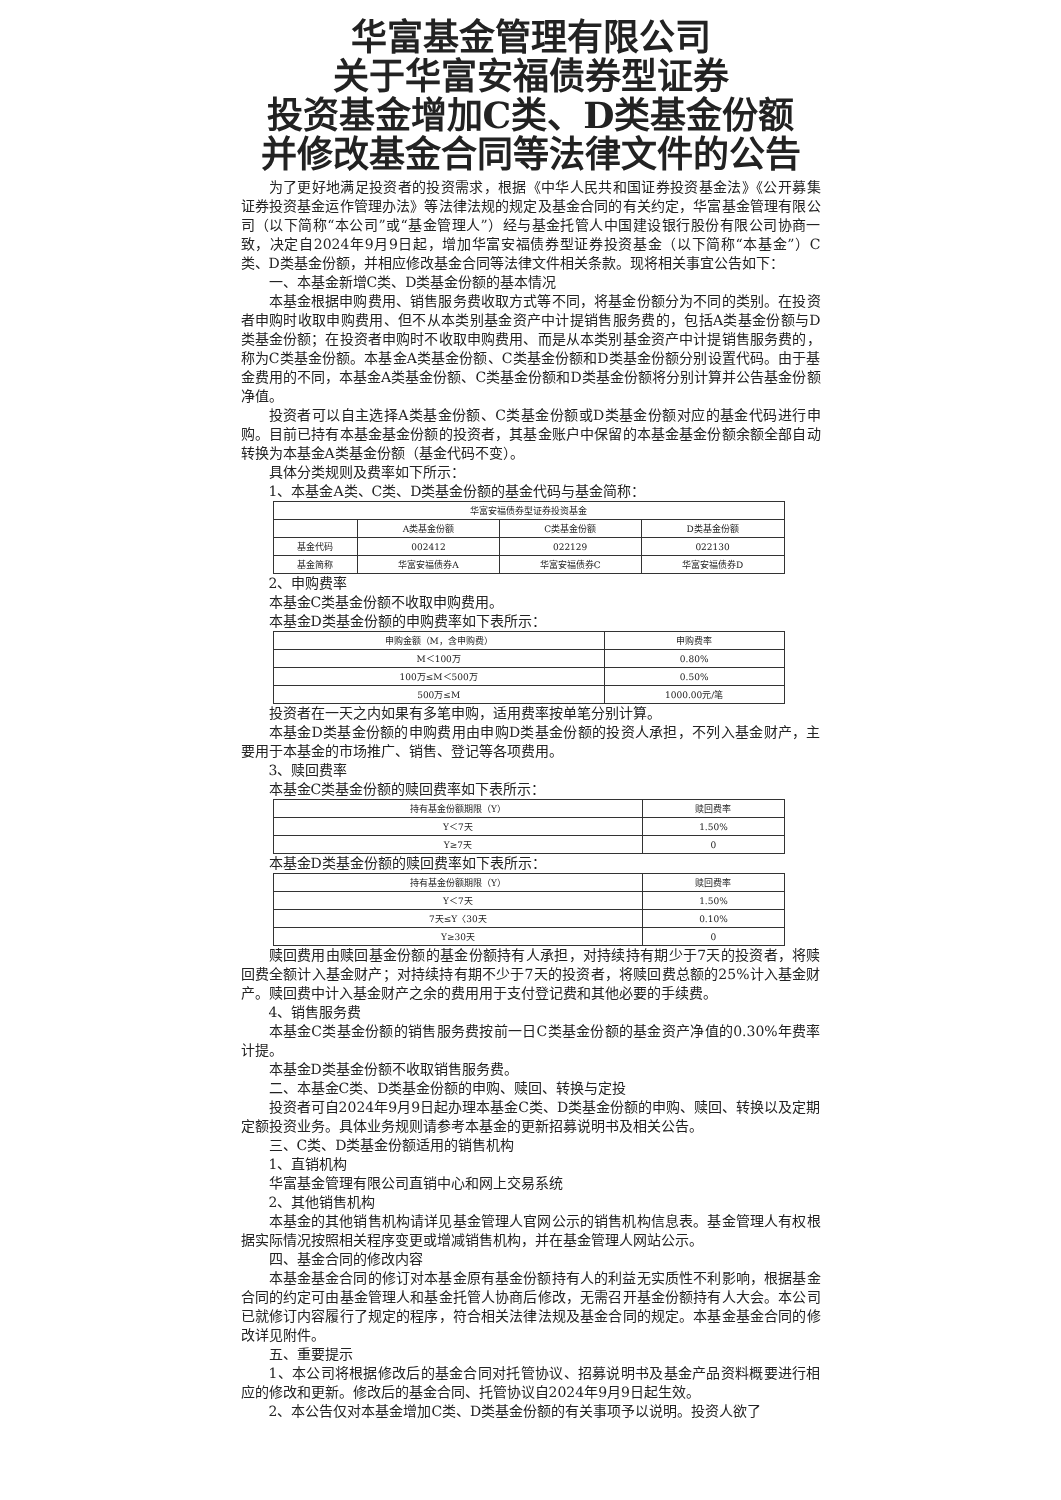华富基金管理有限公司
关于华富安福债券型证券
投资基金增加C类、D类基金份额
并修改基金合同等法律文件的公告
为了更好地满足投资者的投资需求，根据《中华人民共和国证券投资基金法》《公开募集证券投资基金运作管理办法》等法律法规的规定及基金合同的有关约定，华富基金管理有限公司（以下简称“本公司”或“基金管理人”）经与基金托管人中国建设银行股份有限公司协商一致，决定自2024年9月9日起，增加华富安福债券型证券投资基金（以下简称“本基金”）C类、D类基金份额，并相应修改基金合同等法律文件相关条款。现将相关事宜公告如下：
一、本基金新增C类、D类基金份额的基本情况
本基金根据申购费用、销售服务费收取方式等不同，将基金份额分为不同的类别。在投资者申购时收取申购费用、但不从本类别基金资产中计提销售服务费的，包括A类基金份额与D类基金份额；在投资者申购时不收取申购费用、而是从本类别基金资产中计提销售服务费的，称为C类基金份额。本基金A类基金份额、C类基金份额和D类基金份额分别设置代码。由于基金费用的不同，本基金A类基金份额、C类基金份额和D类基金份额将分别计算并公告基金份额净值。
投资者可以自主选择A类基金份额、C类基金份额或D类基金份额对应的基金代码进行申购。目前已持有本基金基金份额的投资者，其基金账户中保留的本基金基金份额余额全部自动转换为本基金A类基金份额（基金代码不变）。
具体分类规则及费率如下所示：
1、本基金A类、C类、D类基金份额的基金代码与基金简称：
| 华富安福债券型证券投资基金 | | | |
| --- | --- | --- | --- |
| | A类基金份额 | C类基金份额 | D类基金份额 |
| 基金代码 | 002412 | 022129 | 022130 |
| 基金简称 | 华富安福债券A | 华富安福债券C | 华富安福债券D |
2、申购费率
本基金C类基金份额不收取申购费用。
本基金D类基金份额的申购费率如下表所示：
| 申购金额（M，含申购费） | 申购费率 |
| --- | --- |
| M＜100万 | 0.80% |
| 100万≤M＜500万 | 0.50% |
| 500万≤M | 1000.00元/笔 |
投资者在一天之内如果有多笔申购，适用费率按单笔分别计算。
本基金D类基金份额的申购费用由申购D类基金份额的投资人承担，不列入基金财产，主要用于本基金的市场推广、销售、登记等各项费用。
3、赎回费率
本基金C类基金份额的赎回费率如下表所示：
| 持有基金份额期限（Y） | 赎回费率 |
| --- | --- |
| Y＜7天 | 1.50% |
| Y≥7天 | 0 |
本基金D类基金份额的赎回费率如下表所示：
| 持有基金份额期限（Y） | 赎回费率 |
| --- | --- |
| Y＜7天 | 1.50% |
| 7天≤Y〈30天 | 0.10% |
| Y≥30天 | 0 |
赎回费用由赎回基金份额的基金份额持有人承担，对持续持有期少于7天的投资者，将赎回费全额计入基金财产；对持续持有期不少于7天的投资者，将赎回费总额的25%计入基金财产。赎回费中计入基金财产之余的费用用于支付登记费和其他必要的手续费。
4、销售服务费
本基金C类基金份额的销售服务费按前一日C类基金份额的基金资产净值的0.30%年费率计提。
本基金D类基金份额不收取销售服务费。
二、本基金C类、D类基金份额的申购、赎回、转换与定投
投资者可自2024年9月9日起办理本基金C类、D类基金份额的申购、赎回、转换以及定期定额投资业务。具体业务规则请参考本基金的更新招募说明书及相关公告。
三、C类、D类基金份额适用的销售机构
1、直销机构
华富基金管理有限公司直销中心和网上交易系统
2、其他销售机构
本基金的其他销售机构请详见基金管理人官网公示的销售机构信息表。基金管理人有权根据实际情况按照相关程序变更或增减销售机构，并在基金管理人网站公示。
四、基金合同的修改内容
本基金基金合同的修订对本基金原有基金份额持有人的利益无实质性不利影响，根据基金合同的约定可由基金管理人和基金托管人协商后修改，无需召开基金份额持有人大会。本公司已就修订内容履行了规定的程序，符合相关法律法规及基金合同的规定。本基金基金合同的修改详见附件。
五、重要提示
1、本公司将根据修改后的基金合同对托管协议、招募说明书及基金产品资料概要进行相应的修改和更新。修改后的基金合同、托管协议自2024年9月9日起生效。
2、本公告仅对本基金增加C类、D类基金份额的有关事项予以说明。投资人欲了